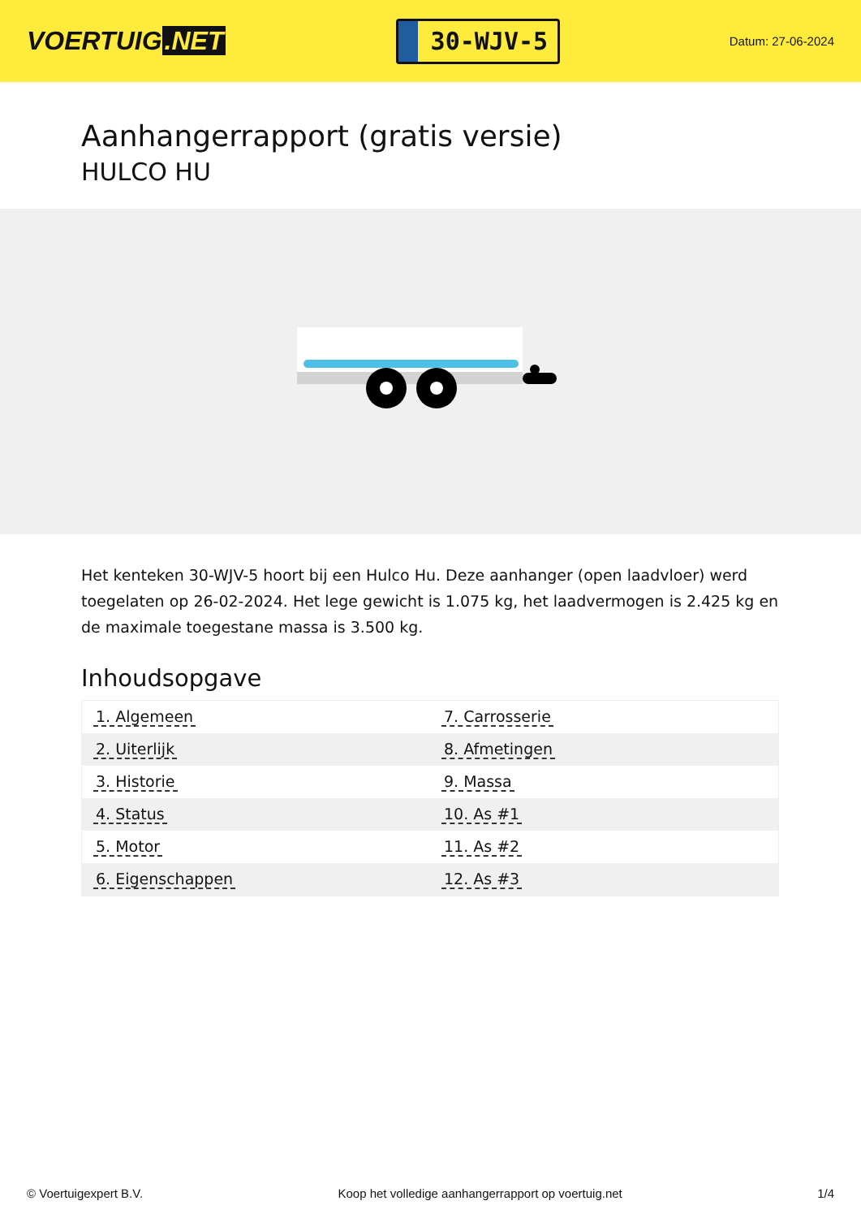VOERTUIG.NET
30-WJV-5
Datum: 27-06-2024
Aanhangerrapport (gratis versie)
HULCO HU
Het kenteken 30-WJV-5 hoort bij een Hulco Hu. Deze aanhanger (open laadvloer) werd toegelaten op 26-02-2024. Het lege gewicht is 1.075 kg, het laadvermogen is 2.425 kg en de maximale toegestane massa is 3.500 kg.
Inhoudsopgave
| 1. Algemeen | 7. Carrosserie |
| 2. Uiterlijk | 8. Afmetingen |
| 3. Historie | 9. Massa |
| 4. Status | 10. As #1 |
| 5. Motor | 11. As #2 |
| 6. Eigenschappen | 12. As #3 |
© Voertuigexpert B.V. Koop het volledige aanhangerrapport op voertuig.net 1/4